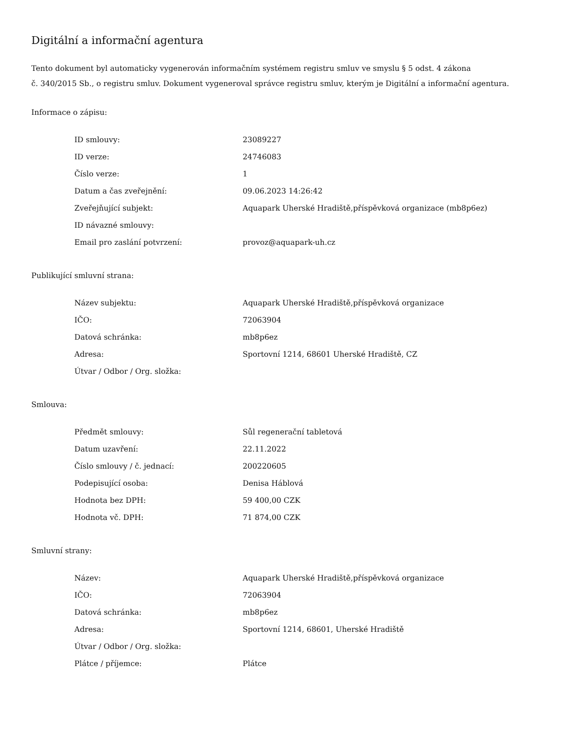Digitální a informační agentura
Tento dokument byl automaticky vygenerován informačním systémem registru smluv ve smyslu § 5 odst. 4 zákona
č. 340/2015 Sb., o registru smluv. Dokument vygeneroval správce registru smluv, kterým je Digitální a informační agentura.
Informace o zápisu:
| ID smlouvy: | 23089227 |
| ID verze: | 24746083 |
| Číslo verze: | 1 |
| Datum a čas zveřejnění: | 09.06.2023 14:26:42 |
| Zveřejňující subjekt: | Aquapark Uherské Hradiště,příspěvková organizace (mb8p6ez) |
| ID návazné smlouvy: | |
| Email pro zaslání potvrzení: | provoz@aquapark-uh.cz |
Publikující smluvní strana:
| Název subjektu: | Aquapark Uherské Hradiště,příspěvková organizace |
| IČO: | 72063904 |
| Datová schránka: | mb8p6ez |
| Adresa: | Sportovní 1214, 68601 Uherské Hradiště, CZ |
| Útvar / Odbor / Org. složka: | |
Smlouva:
| Předmět smlouvy: | Sůl regenerační tabletová |
| Datum uzavření: | 22.11.2022 |
| Číslo smlouvy / č. jednací: | 200220605 |
| Podepisující osoba: | Denisa Háblová |
| Hodnota bez DPH: | 59 400,00 CZK |
| Hodnota vč. DPH: | 71 874,00 CZK |
Smluvní strany:
| Název: | Aquapark Uherské Hradiště,příspěvková organizace |
| IČO: | 72063904 |
| Datová schránka: | mb8p6ez |
| Adresa: | Sportovní 1214, 68601, Uherské Hradiště |
| Útvar / Odbor / Org. složka: | |
| Plátce / příjemce: | Plátce |